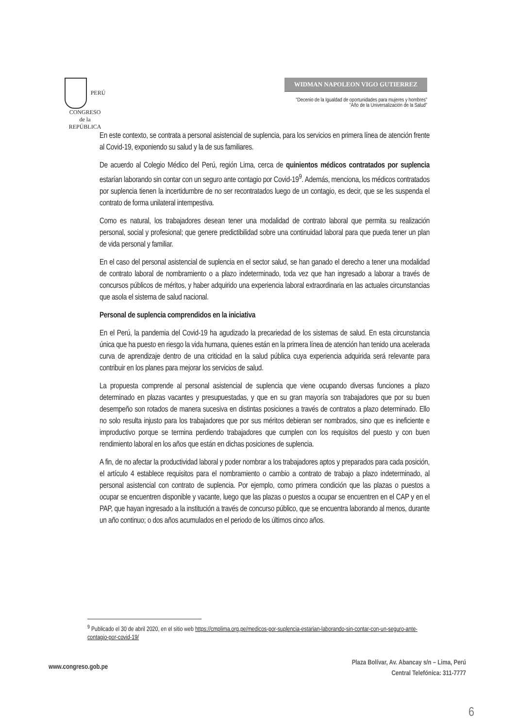PERÚ
CONGRESO
de la
REPÚBLICA
WIDMAN NAPOLEON VIGO GUTIERREZ
"Decenio de la Igualdad de oportunidades para mujeres y hombres"
"Año de la Universalización de la Salud"
En este contexto, se contrata a personal asistencial de suplencia, para los servicios en primera línea de atención frente al Covid-19, exponiendo su salud y la de sus familiares.
De acuerdo al Colegio Médico del Perú, región Lima, cerca de quinientos médicos contratados por suplencia estarían laborando sin contar con un seguro ante contagio por Covid-19<sup>9</sup>. Además, menciona, los médicos contratados por suplencia tienen la incertidumbre de no ser recontratados luego de un contagio, es decir, que se les suspenda el contrato de forma unilateral intempestiva.
Como es natural, los trabajadores desean tener una modalidad de contrato laboral que permita su realización personal, social y profesional; que genere predictibilidad sobre una continuidad laboral para que pueda tener un plan de vida personal y familiar.
En el caso del personal asistencial de suplencia en el sector salud, se han ganado el derecho a tener una modalidad de contrato laboral de nombramiento o a plazo indeterminado, toda vez que han ingresado a laborar a través de concursos públicos de méritos, y haber adquirido una experiencia laboral extraordinaria en las actuales circunstancias que asola el sistema de salud nacional.
Personal de suplencia comprendidos en la iniciativa
En el Perú, la pandemia del Covid-19 ha agudizado la precariedad de los sistemas de salud. En esta circunstancia única que ha puesto en riesgo la vida humana, quienes están en la primera línea de atención han tenido una acelerada curva de aprendizaje dentro de una criticidad en la salud pública cuya experiencia adquirida será relevante para contribuir en los planes para mejorar los servicios de salud.
La propuesta comprende al personal asistencial de suplencia que viene ocupando diversas funciones a plazo determinado en plazas vacantes y presupuestadas, y que en su gran mayoría son trabajadores que por su buen desempeño son rotados de manera sucesiva en distintas posiciones a través de contratos a plazo determinado. Ello no solo resulta injusto para los trabajadores que por sus méritos debieran ser nombrados, sino que es ineficiente e improductivo porque se termina perdiendo trabajadores que cumplen con los requisitos del puesto y con buen rendimiento laboral en los años que están en dichas posiciones de suplencia.
A fin, de no afectar la productividad laboral y poder nombrar a los trabajadores aptos y preparados para cada posición, el artículo 4 establece requisitos para el nombramiento o cambio a contrato de trabajo a plazo indeterminado, al personal asistencial con contrato de suplencia. Por ejemplo, como primera condición que las plazas o puestos a ocupar se encuentren disponible y vacante, luego que las plazas o puestos a ocupar se encuentren en el CAP y en el PAP, que hayan ingresado a la institución a través de concurso público, que se encuentra laborando al menos, durante un año continuo; o dos años acumulados en el periodo de los últimos cinco años.
<sup>9</sup> Publicado el 30 de abril 2020, en el sitio web https://cmplima.org.pe/medicos-por-suplencia-estarian-laborando-sin-contar-con-un-seguro-ante-contagio-por-covid-19/
www.congreso.gob.pe
Plaza Bolívar, Av. Abancay s/n – Lima, Perú
Central Telefónica: 311-7777
6